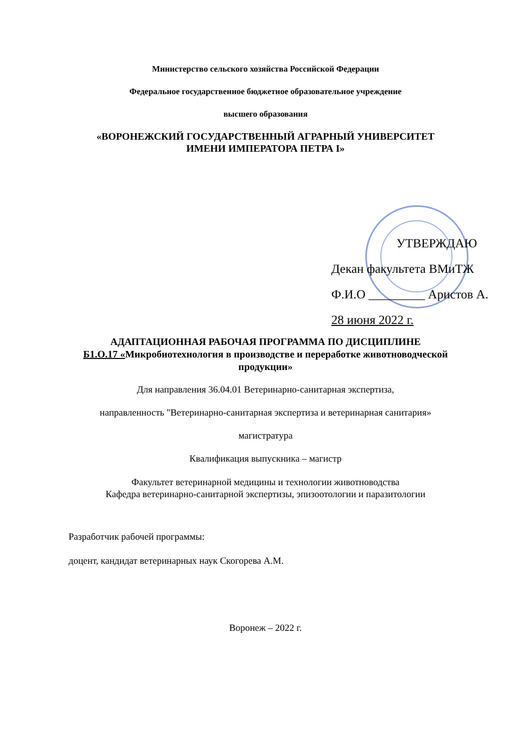Министерство сельского хозяйства Российской Федерации
Федеральное государственное бюджетное образовательное учреждение
высшего образования
«ВОРОНЕЖСКИЙ ГОСУДАРСТВЕННЫЙ АГРАРНЫЙ УНИВЕРСИТЕТ
ИМЕНИ ИМПЕРАТОРА ПЕТРА I»
УТВЕРЖДАЮ
Декан факультета ВМиТЖ
Ф.И.О _________ Аристов А.
28 июня 2022 г.
АДАПТАЦИОННАЯ РАБОЧАЯ ПРОГРАММА ПО ДИСЦИПЛИНЕ
Б1.О.17 «Микробиотехнология в производстве и переработке животноводческой
продукции»
Для направления 36.04.01 Ветеринарно-санитарная экспертиза,
направленность "Ветеринарно-санитарная экспертиза и ветеринарная санитария»
магистратура
Квалификация выпускника – магистр
Факультет ветеринарной медицины и технологии животноводства
Кафедра ветеринарно-санитарной экспертизы, эпизоотологии и паразитологии
Разработчик рабочей программы:
доцент, кандидат ветеринарных наук Скогорева А.М.
Воронеж – 2022 г.